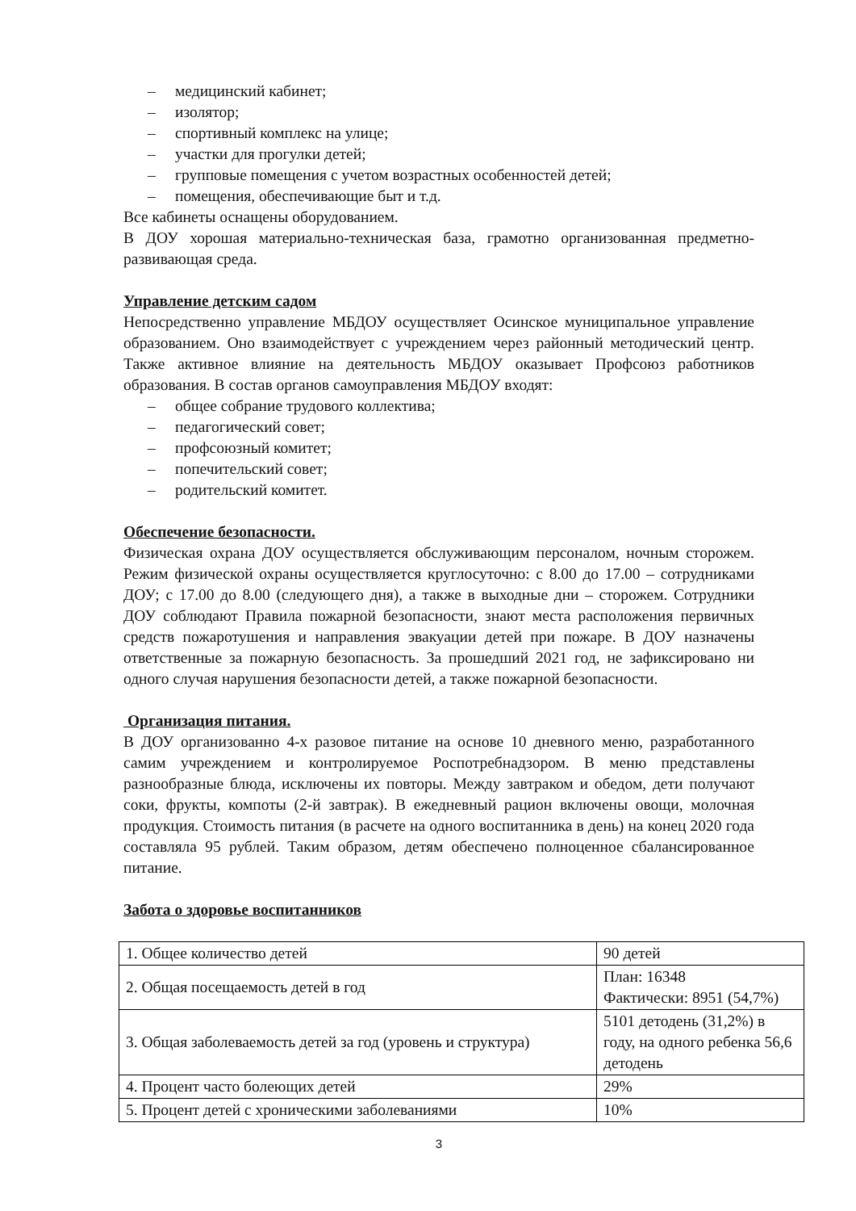– медицинский кабинет;
– изолятор;
– спортивный комплекс на улице;
– участки для прогулки детей;
– групповые помещения с учетом возрастных особенностей детей;
– помещения, обеспечивающие быт и т.д.
Все кабинеты оснащены оборудованием.
В ДОУ хорошая материально-техническая база, грамотно организованная предметно-развивающая среда.
Управление детским садом
Непосредственно управление МБДОУ осуществляет Осинское муниципальное управление образованием. Оно взаимодействует с учреждением через районный методический центр. Также активное влияние на деятельность МБДОУ оказывает Профсоюз работников образования. В состав органов самоуправления МБДОУ входят:
– общее собрание трудового коллектива;
– педагогический совет;
– профсоюзный комитет;
– попечительский совет;
– родительский комитет.
Обеспечение безопасности.
Физическая охрана ДОУ осуществляется обслуживающим персоналом, ночным сторожем. Режим физической охраны осуществляется круглосуточно: с 8.00 до 17.00 – сотрудниками ДОУ; с 17.00 до 8.00 (следующего дня), а также в выходные дни – сторожем. Сотрудники ДОУ соблюдают Правила пожарной безопасности, знают места расположения первичных средств пожаротушения и направления эвакуации детей при пожаре. В ДОУ назначены ответственные за пожарную безопасность. За прошедший 2021 год, не зафиксировано ни одного случая нарушения безопасности детей, а также пожарной безопасности.
Организация питания.
В ДОУ организованно 4-х разовое питание на основе 10 дневного меню, разработанного самим учреждением и контролируемое Роспотребнадзором. В меню представлены разнообразные блюда, исключены их повторы. Между завтраком и обедом, дети получают соки, фрукты, компоты (2-й завтрак). В ежедневный рацион включены овощи, молочная продукция. Стоимость питания (в расчете на одного воспитанника в день) на конец 2020 года составляла 95 рублей. Таким образом, детям обеспечено полноценное сбалансированное питание.
Забота о здоровье воспитанников
| 1. Общее количество детей | 90 детей |
| 2. Общая посещаемость детей в год | План: 16348 Фактически: 8951 (54,7%) |
| 3. Общая заболеваемость детей за год (уровень и структура) | 5101 детодень (31,2%) в году, на одного ребенка 56,6 детодень |
| 4. Процент часто болеющих детей | 29% |
| 5. Процент детей с хроническими заболеваниями | 10% |
3